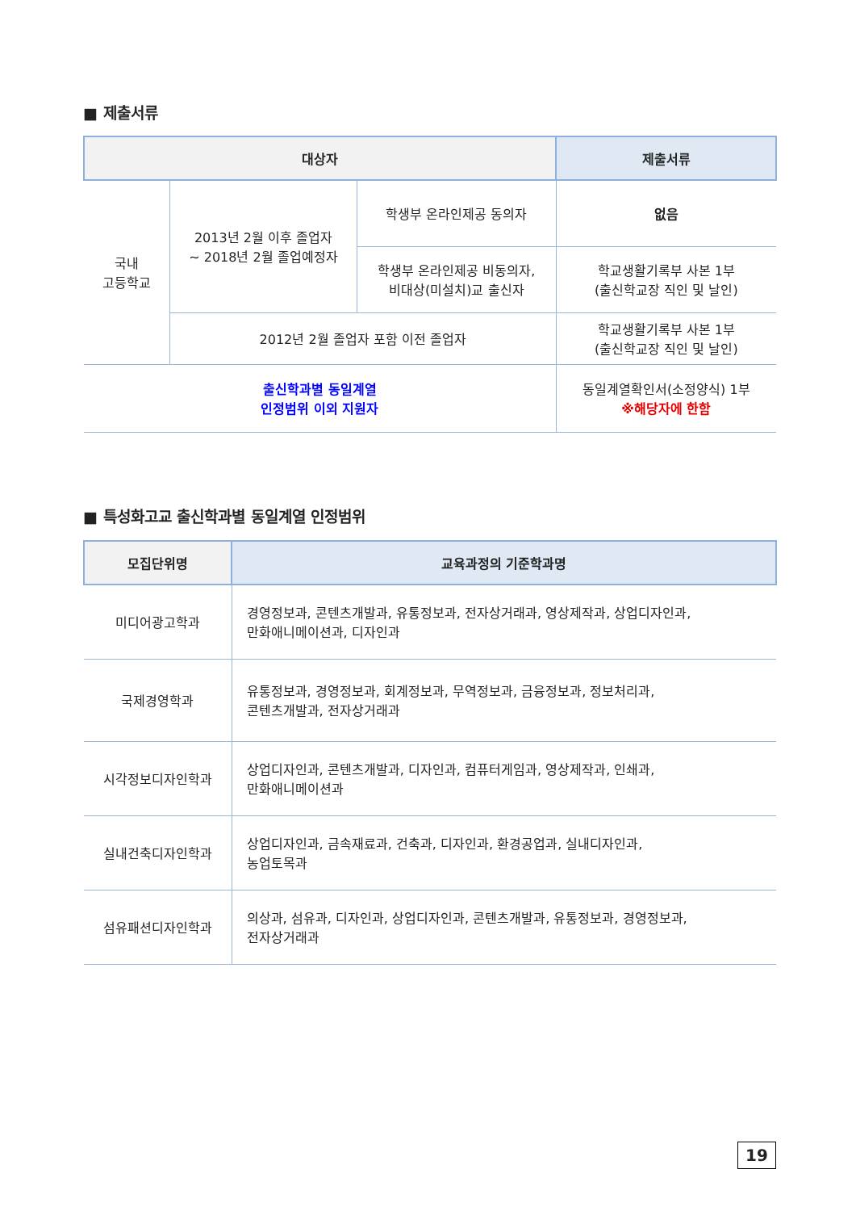■ 제출서류
| 대상자 | | | 제출서류 |
| --- | --- | --- | --- |
| 국내 고등학교 | 2013년 2월 이후 졸업자 ~ 2018년 2월 졸업예정자 | 학생부 온라인제공 동의자 | 없음 |
| | | 학생부 온라인제공 비동의자, 비대상(미설치)교 출신자 | 학교생활기록부 사본 1부 (출신학교장 직인 및 날인) |
| | 2012년 2월 졸업자 포함 이전 졸업자 | | 학교생활기록부 사본 1부 (출신학교장 직인 및 날인) |
| 출신학과별 동일계열 인정범위 이외 지원자 | | | 동일계열확인서(소정양식) 1부 ※해당자에 한함 |
■ 특성화고교 출신학과별 동일계열 인정범위
| 모집단위명 | 교육과정의 기준학과명 |
| --- | --- |
| 미디어광고학과 | 경영정보과, 콘텐츠개발과, 유통정보과, 전자상거래과, 영상제작과, 상업디자인과, 만화애니메이션과, 디자인과 |
| 국제경영학과 | 유통정보과, 경영정보과, 회계정보과, 무역정보과, 금융정보과, 정보처리과, 콘텐츠개발과, 전자상거래과 |
| 시각정보디자인학과 | 상업디자인과, 콘텐츠개발과, 디자인과, 컴퓨터게임과, 영상제작과, 인쇄과, 만화애니메이션과 |
| 실내건축디자인학과 | 상업디자인과, 금속재료과, 건축과, 디자인과, 환경공업과, 실내디자인과, 농업토목과 |
| 섬유패션디자인학과 | 의상과, 섬유과, 디자인과, 상업디자인과, 콘텐츠개발과, 유통정보과, 경영정보과, 전자상거래과 |
19